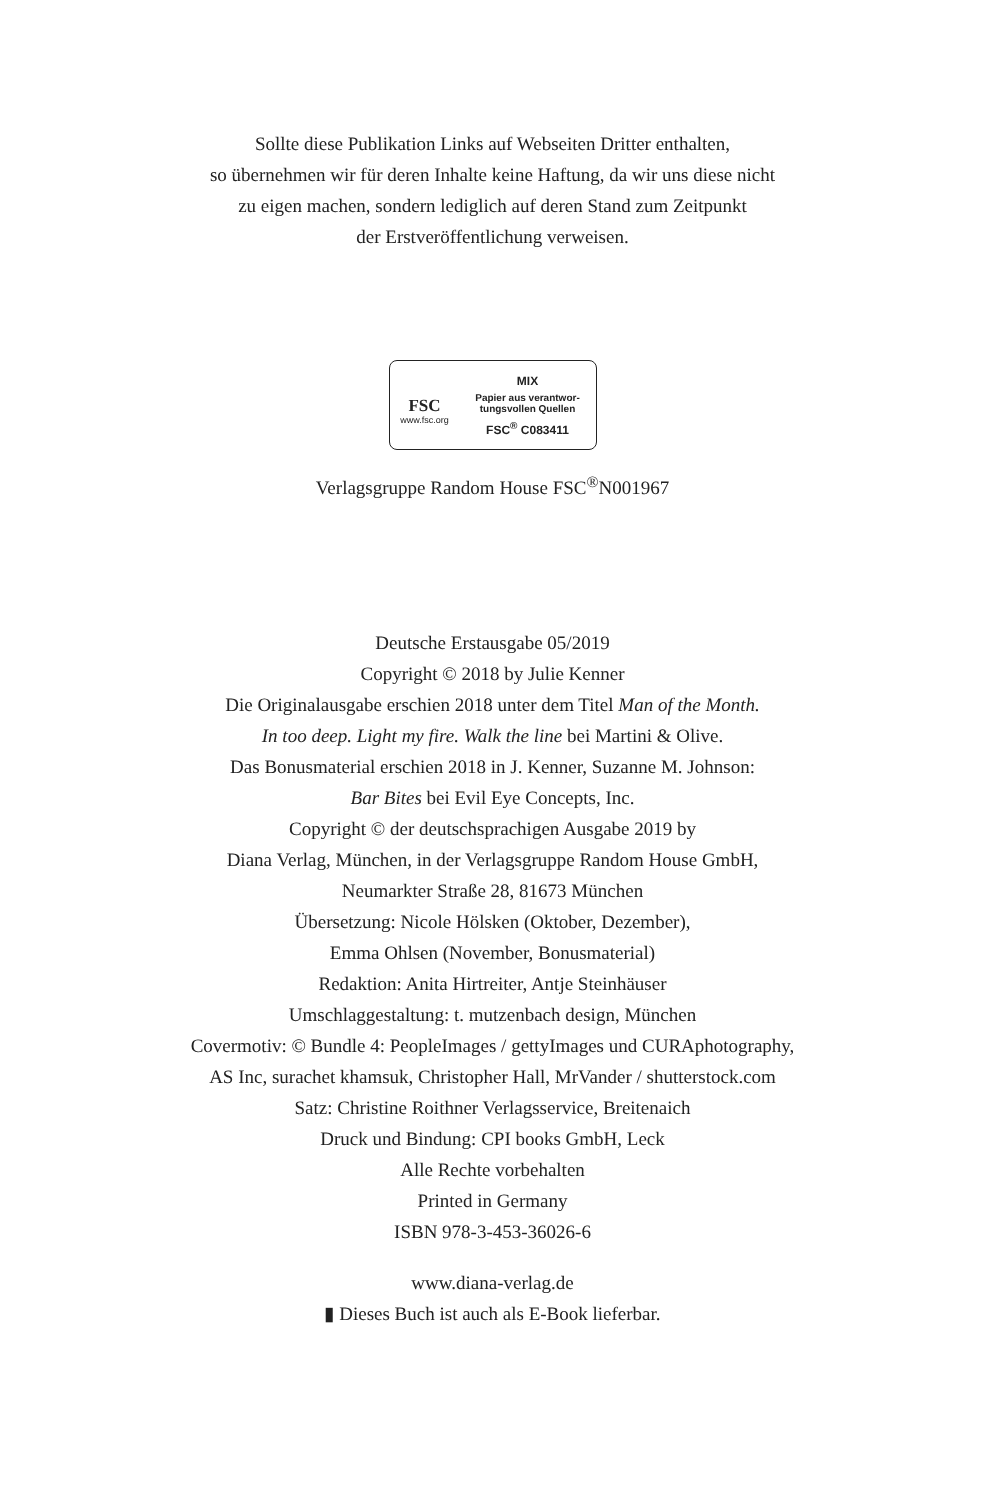Sollte diese Publikation Links auf Webseiten Dritter enthalten,
so übernehmen wir für deren Inhalte keine Haftung, da wir uns diese nicht
zu eigen machen, sondern lediglich auf deren Stand zum Zeitpunkt
der Erstveröffentlichung verweisen.
FSC
www.fsc.org
MIX
Papier aus verantwor-
tungsvollen Quellen
FSC<sup>®</sup> C083411
Verlagsgruppe Random House FSC<sup>®</sup>N001967
Deutsche Erstausgabe 05/2019
Copyright © 2018 by Julie Kenner
Die Originalausgabe erschien 2018 unter dem Titel Man of the Month.
In too deep. Light my fire. Walk the line bei Martini & Olive.
Das Bonusmaterial erschien 2018 in J. Kenner, Suzanne M. Johnson:
Bar Bites bei Evil Eye Concepts, Inc.
Copyright © der deutschsprachigen Ausgabe 2019 by
Diana Verlag, München, in der Verlagsgruppe Random House GmbH,
Neumarkter Straße 28, 81673 München
Übersetzung: Nicole Hölsken (Oktober, Dezember),
Emma Ohlsen (November, Bonusmaterial)
Redaktion: Anita Hirtreiter, Antje Steinhäuser
Umschlaggestaltung: t. mutzenbach design, München
Covermotiv: © Bundle 4: PeopleImages / gettyImages und CURAphotography,
AS Inc, surachet khamsuk, Christopher Hall, MrVander / shutterstock.com
Satz: Christine Roithner Verlagsservice, Breitenaich
Druck und Bindung: CPI books GmbH, Leck
Alle Rechte vorbehalten
Printed in Germany
ISBN 978-3-453-36026-6
www.diana-verlag.de
▮ Dieses Buch ist auch als E-Book lieferbar.